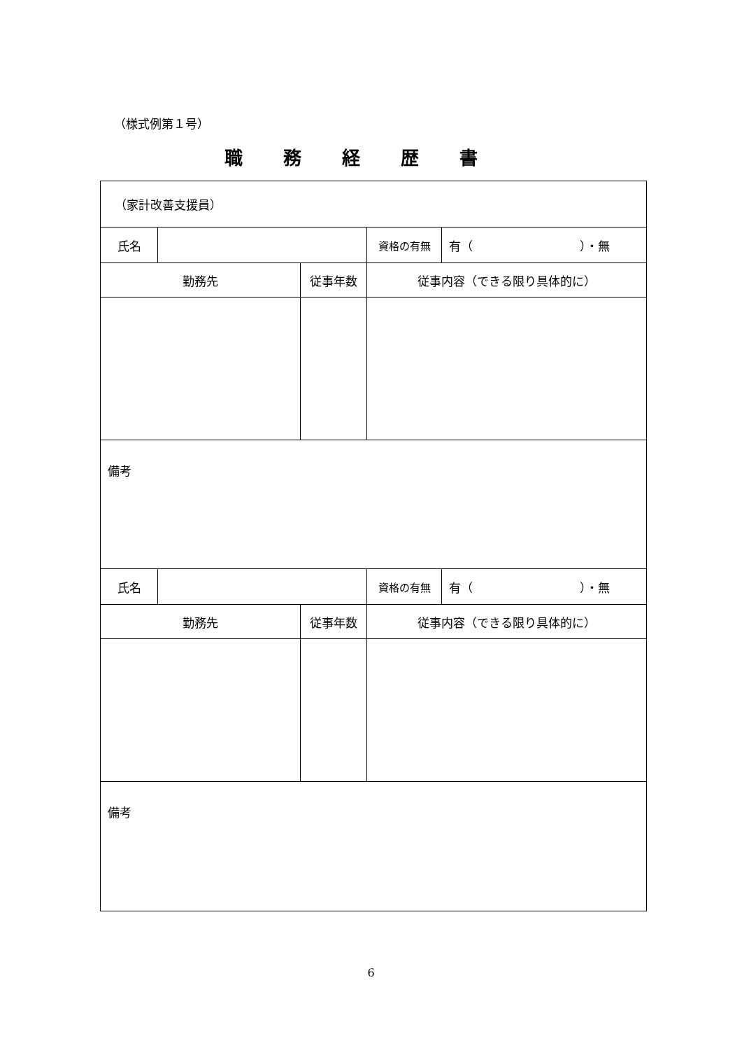（様式例第１号）
職務経歴書
| （家計改善支援員） | | | | |
| 氏名 | | | 資格の有無 | 有（ ）・無 |
| 勤務先 | | 従事年数 | 従事内容（できる限り具体的に） | |
| 備考 | | | | |
| 氏名 | | | 資格の有無 | 有（ ）・無 |
| 勤務先 | | 従事年数 | 従事内容（できる限り具体的に） | |
| 備考 | | | | |
6